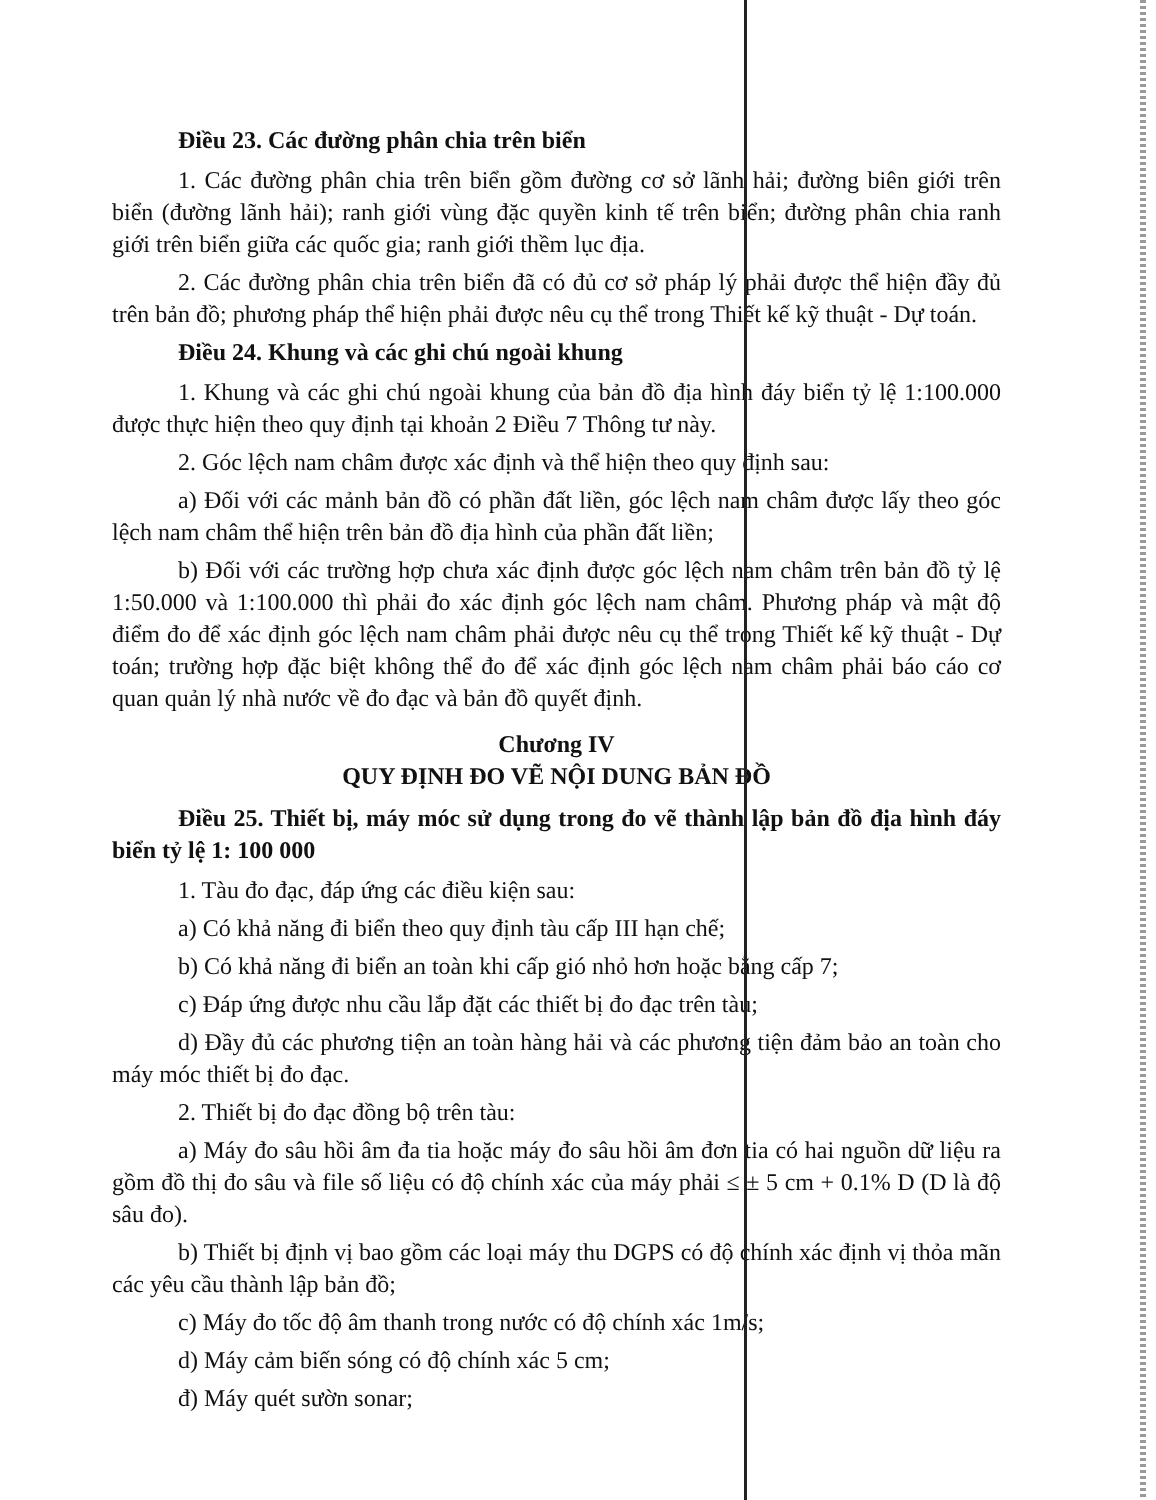Điều 23. Các đường phân chia trên biển
1. Các đường phân chia trên biển gồm đường cơ sở lãnh hải; đường biên giới trên biển (đường lãnh hải); ranh giới vùng đặc quyền kinh tế trên biển; đường phân chia ranh giới trên biển giữa các quốc gia; ranh giới thềm lục địa.
2. Các đường phân chia trên biển đã có đủ cơ sở pháp lý phải được thể hiện đầy đủ trên bản đồ; phương pháp thể hiện phải được nêu cụ thể trong Thiết kế kỹ thuật - Dự toán.
Điều 24. Khung và các ghi chú ngoài khung
1. Khung và các ghi chú ngoài khung của bản đồ địa hình đáy biển tỷ lệ 1:100.000 được thực hiện theo quy định tại khoản 2 Điều 7 Thông tư này.
2. Góc lệch nam châm được xác định và thể hiện theo quy định sau:
a) Đối với các mảnh bản đồ có phần đất liền, góc lệch nam châm được lấy theo góc lệch nam châm thể hiện trên bản đồ địa hình của phần đất liền;
b) Đối với các trường hợp chưa xác định được góc lệch nam châm trên bản đồ tỷ lệ 1:50.000 và 1:100.000 thì phải đo xác định góc lệch nam châm. Phương pháp và mật độ điểm đo để xác định góc lệch nam châm phải được nêu cụ thể trong Thiết kế kỹ thuật - Dự toán; trường hợp đặc biệt không thể đo để xác định góc lệch nam châm phải báo cáo cơ quan quản lý nhà nước về đo đạc và bản đồ quyết định.
Chương IV
QUY ĐỊNH ĐO VẼ NỘI DUNG BẢN ĐỒ
Điều 25. Thiết bị, máy móc sử dụng trong đo vẽ thành lập bản đồ địa hình đáy biển tỷ lệ 1: 100 000
1. Tàu đo đạc, đáp ứng các điều kiện sau:
a) Có khả năng đi biển theo quy định tàu cấp III hạn chế;
b) Có khả năng đi biển an toàn khi cấp gió nhỏ hơn hoặc bằng cấp 7;
c) Đáp ứng được nhu cầu lắp đặt các thiết bị đo đạc trên tàu;
d) Đầy đủ các phương tiện an toàn hàng hải và các phương tiện đảm bảo an toàn cho máy móc thiết bị đo đạc.
2. Thiết bị đo đạc đồng bộ trên tàu:
a) Máy đo sâu hồi âm đa tia hoặc máy đo sâu hồi âm đơn tia có hai nguồn dữ liệu ra gồm đồ thị đo sâu và file số liệu có độ chính xác của máy phải ≤ ± 5 cm + 0.1% D (D là độ sâu đo).
b) Thiết bị định vị bao gồm các loại máy thu DGPS có độ chính xác định vị thỏa mãn các yêu cầu thành lập bản đồ;
c) Máy đo tốc độ âm thanh trong nước có độ chính xác 1m/s;
d) Máy cảm biến sóng có độ chính xác 5 cm;
đ) Máy quét sườn sonar;